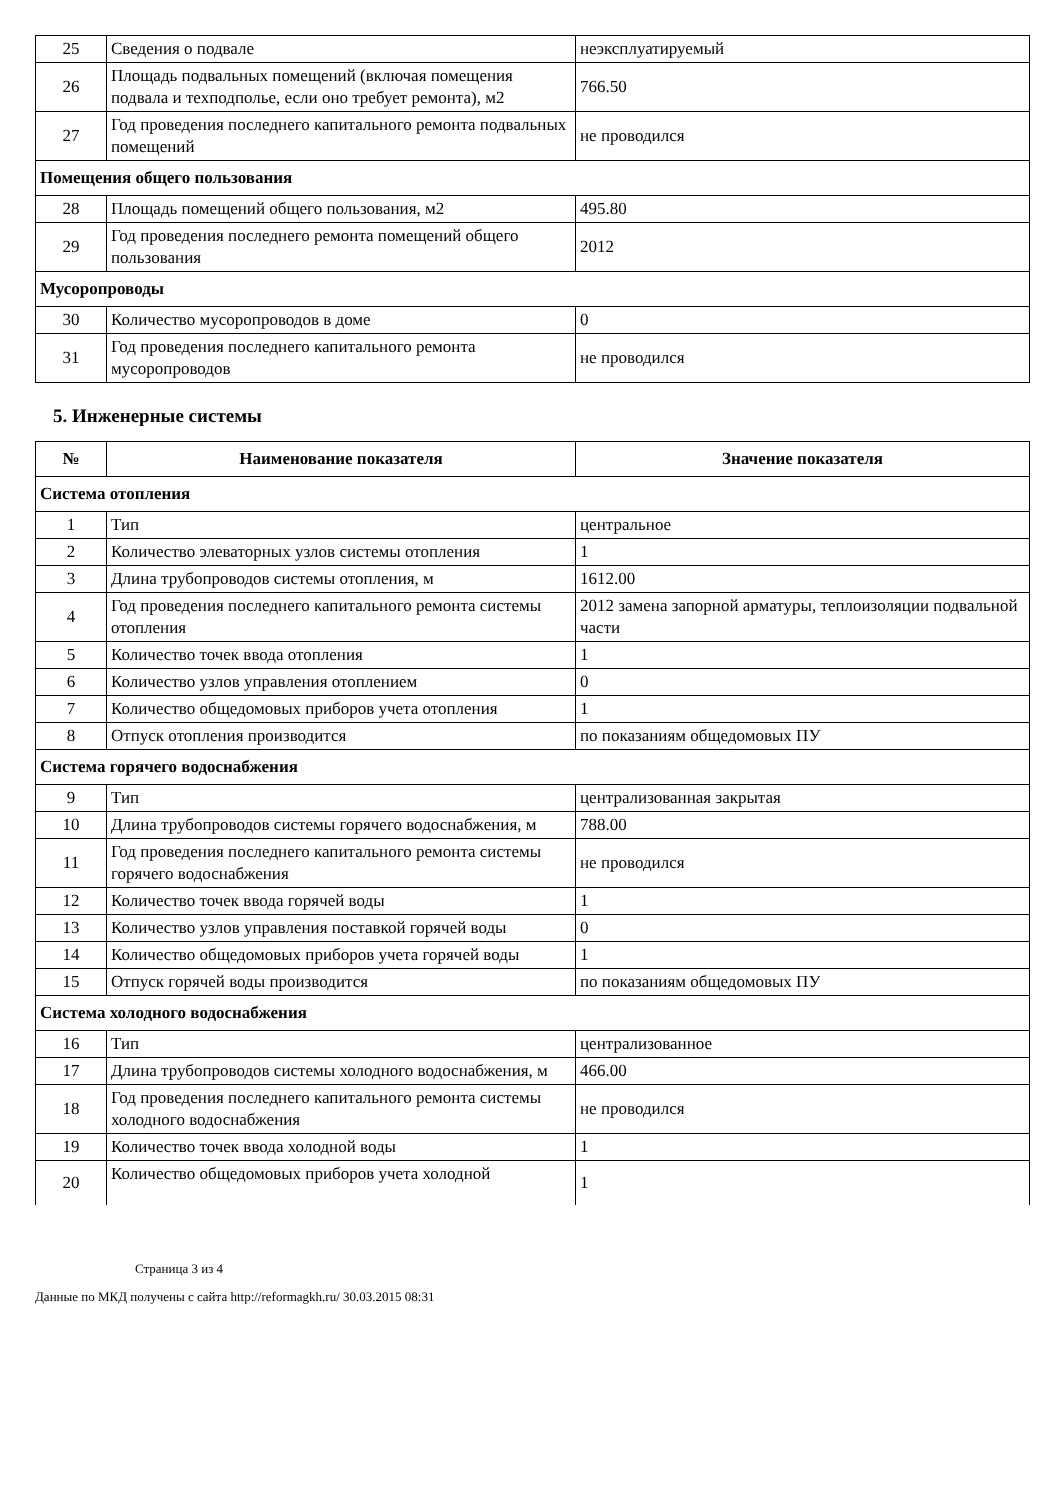| 25 | Сведения о подвале | неэксплуатируемый |
| 26 | Площадь подвальных помещений (включая помещения подвала и техподполье, если оно требует ремонта), м2 | 766.50 |
| 27 | Год проведения последнего капитального ремонта подвальных помещений | не проводился |
| Помещения общего пользования | | |
| 28 | Площадь помещений общего пользования, м2 | 495.80 |
| 29 | Год проведения последнего ремонта помещений общего пользования | 2012 |
| Мусоропроводы | | |
| 30 | Количество мусоропроводов в доме | 0 |
| 31 | Год проведения последнего капитального ремонта мусоропроводов | не проводился |
5. Инженерные системы
| № | Наименование показателя | Значение показателя |
| --- | --- | --- |
| Система отопления | | |
| 1 | Тип | центральное |
| 2 | Количество элеваторных узлов системы отопления | 1 |
| 3 | Длина трубопроводов системы отопления, м | 1612.00 |
| 4 | Год проведения последнего капитального ремонта системы отопления | 2012 замена запорной арматуры, теплоизоляции подвальной части |
| 5 | Количество точек ввода отопления | 1 |
| 6 | Количество узлов управления отоплением | 0 |
| 7 | Количество общедомовых приборов учета отопления | 1 |
| 8 | Отпуск отопления производится | по показаниям общедомовых ПУ |
| Система горячего водоснабжения | | |
| 9 | Тип | централизованная закрытая |
| 10 | Длина трубопроводов системы горячего водоснабжения, м | 788.00 |
| 11 | Год проведения последнего капитального ремонта системы горячего водоснабжения | не проводился |
| 12 | Количество точек ввода горячей воды | 1 |
| 13 | Количество узлов управления поставкой горячей воды | 0 |
| 14 | Количество общедомовых приборов учета горячей воды | 1 |
| 15 | Отпуск горячей воды производится | по показаниям общедомовых ПУ |
| Система холодного водоснабжения | | |
| 16 | Тип | централизованное |
| 17 | Длина трубопроводов системы холодного водоснабжения, м | 466.00 |
| 18 | Год проведения последнего капитального ремонта системы холодного водоснабжения | не проводился |
| 19 | Количество точек ввода холодной воды | 1 |
| 20 | Количество общедомовых приборов учета холодной | 1 |
Страница 3 из 4
Данные по МКД получены с сайта http://reformagkh.ru/ 30.03.2015 08:31